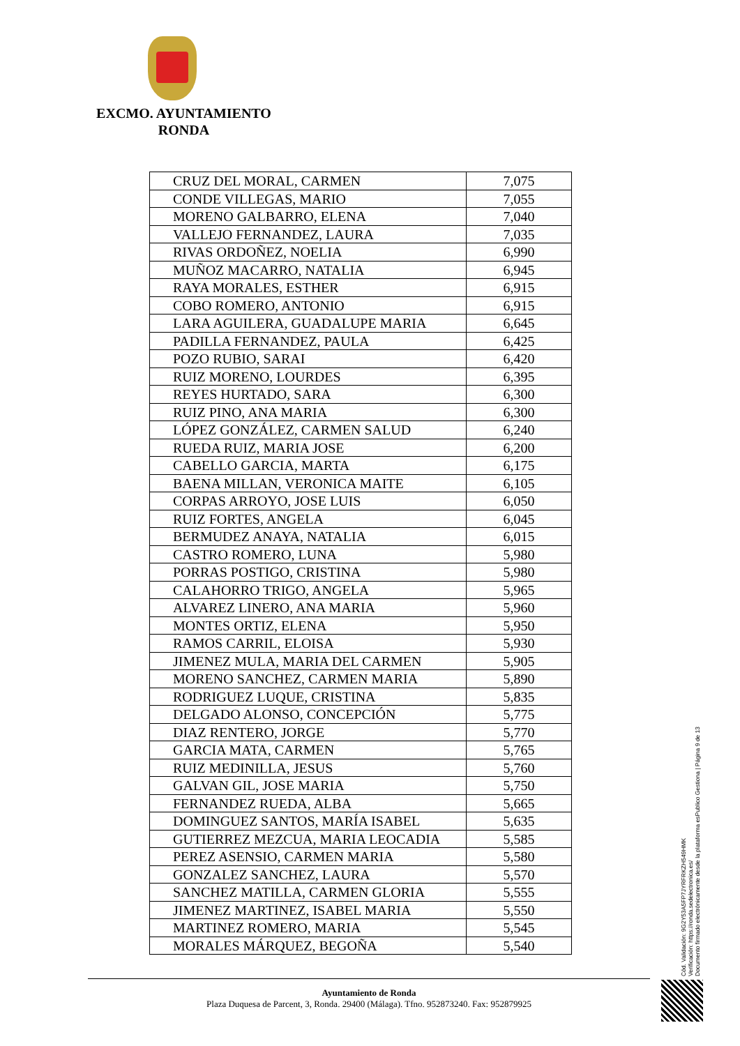EXCMO. AYUNTAMIENTO
RONDA
| CRUZ DEL MORAL, CARMEN | 7,075 |
| CONDE VILLEGAS, MARIO | 7,055 |
| MORENO GALBARRO, ELENA | 7,040 |
| VALLEJO FERNANDEZ, LAURA | 7,035 |
| RIVAS ORDOÑEZ, NOELIA | 6,990 |
| MUÑOZ MACARRO, NATALIA | 6,945 |
| RAYA MORALES, ESTHER | 6,915 |
| COBO ROMERO, ANTONIO | 6,915 |
| LARA AGUILERA, GUADALUPE MARIA | 6,645 |
| PADILLA FERNANDEZ, PAULA | 6,425 |
| POZO RUBIO, SARAI | 6,420 |
| RUIZ MORENO, LOURDES | 6,395 |
| REYES HURTADO, SARA | 6,300 |
| RUIZ PINO, ANA MARIA | 6,300 |
| LÓPEZ GONZÁLEZ, CARMEN SALUD | 6,240 |
| RUEDA RUIZ, MARIA JOSE | 6,200 |
| CABELLO GARCIA, MARTA | 6,175 |
| BAENA MILLAN, VERONICA MAITE | 6,105 |
| CORPAS ARROYO, JOSE LUIS | 6,050 |
| RUIZ FORTES, ANGELA | 6,045 |
| BERMUDEZ ANAYA, NATALIA | 6,015 |
| CASTRO ROMERO, LUNA | 5,980 |
| PORRAS POSTIGO, CRISTINA | 5,980 |
| CALAHORRO TRIGO, ANGELA | 5,965 |
| ALVAREZ LINERO, ANA MARIA | 5,960 |
| MONTES ORTIZ, ELENA | 5,950 |
| RAMOS CARRIL, ELOISA | 5,930 |
| JIMENEZ MULA, MARIA DEL CARMEN | 5,905 |
| MORENO SANCHEZ, CARMEN MARIA | 5,890 |
| RODRIGUEZ LUQUE, CRISTINA | 5,835 |
| DELGADO ALONSO, CONCEPCIÓN | 5,775 |
| DIAZ RENTERO, JORGE | 5,770 |
| GARCIA MATA, CARMEN | 5,765 |
| RUIZ MEDINILLA, JESUS | 5,760 |
| GALVAN GIL, JOSE MARIA | 5,750 |
| FERNANDEZ RUEDA, ALBA | 5,665 |
| DOMINGUEZ SANTOS, MARÍA ISABEL | 5,635 |
| GUTIERREZ MEZCUA, MARIA LEOCADIA | 5,585 |
| PEREZ ASENSIO, CARMEN MARIA | 5,580 |
| GONZALEZ SANCHEZ, LAURA | 5,570 |
| SANCHEZ MATILLA, CARMEN GLORIA | 5,555 |
| JIMENEZ MARTINEZ, ISABEL MARIA | 5,550 |
| MARTINEZ ROMERO, MARIA | 5,545 |
| MORALES MÁRQUEZ, BEGOÑA | 5,540 |
Cód. Validación: 9G2Y53A5FP7JYRFRKZH549HMK
Verificación: https://ronda.sedelectronica.es/
Documento firmado electrónicamente desde la plataforma esPublico Gestiona | Página 9 de 13
Ayuntamiento de Ronda
Plaza Duquesa de Parcent, 3, Ronda. 29400 (Málaga). Tfno. 952873240. Fax: 952879925